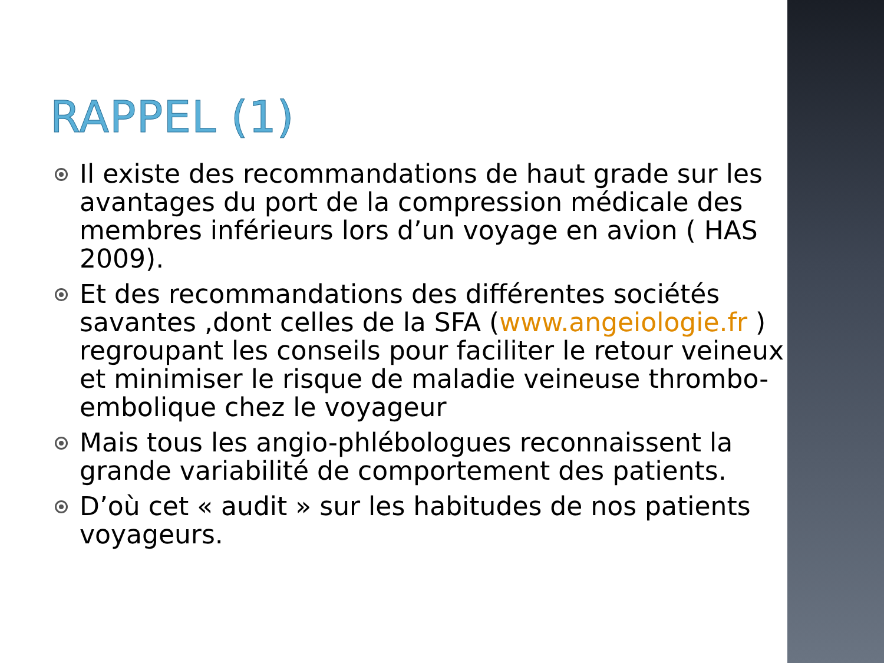RAPPEL (1)
Il existe des recommandations de haut grade sur les avantages du port de la compression médicale des membres inférieurs lors d’un voyage en avion ( HAS 2009).
Et des recommandations des différentes sociétés savantes ,dont celles de la SFA (www.angeiologie.fr ) regroupant les conseils pour faciliter le retour veineux et minimiser le risque de maladie veineuse thrombo-embolique chez le voyageur
Mais tous les angio-phlébologues reconnaissent la grande variabilité de comportement des patients.
D’où cet « audit » sur les habitudes de nos patients voyageurs.